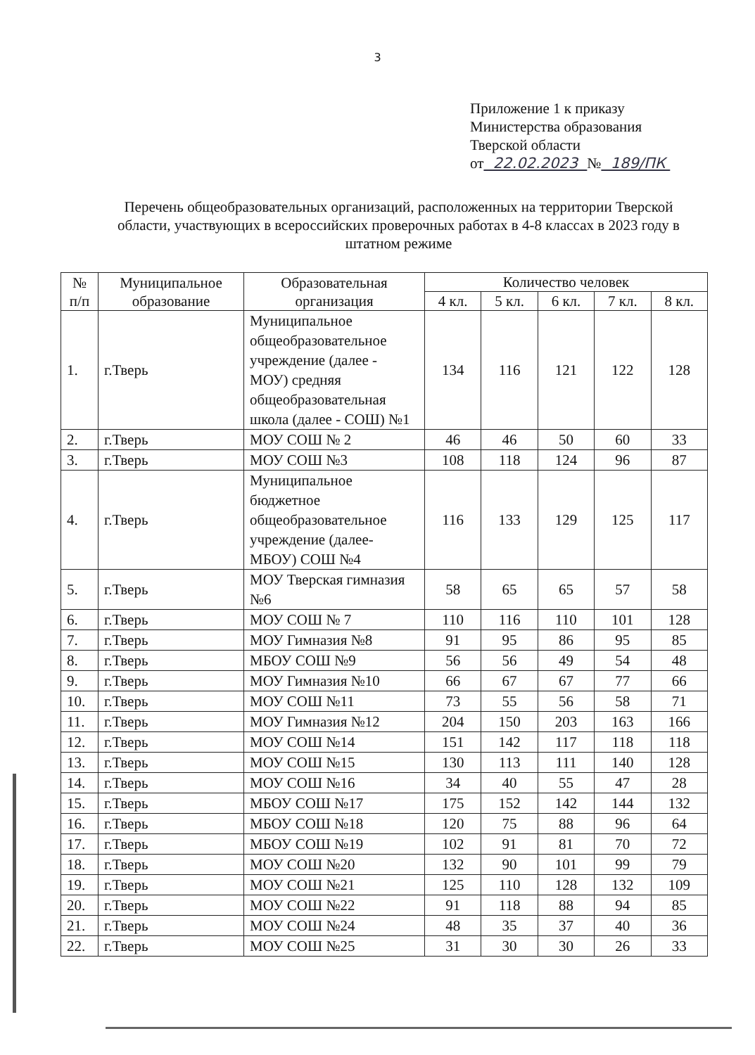3
Приложение 1 к приказу
Министерства образования
Тверской области
от 22.02.2023 № 189/ПК
Перечень общеобразовательных организаций, расположенных на территории Тверской области, участвующих в всероссийских проверочных работах в 4-8 классах в 2023 году в штатном режиме
| № п/п | Муниципальное образование | Образовательная организация | Количество человек | | | | |
| --- | --- | --- | --- | --- | --- | --- | --- |
| | | | 4 кл. | 5 кл. | 6 кл. | 7 кл. | 8 кл. |
| 1. | г.Тверь | Муниципальное общеобразовательное учреждение (далее - МОУ) средняя общеобразовательная школа (далее - СОШ) №1 | 134 | 116 | 121 | 122 | 128 |
| 2. | г.Тверь | МОУ СОШ № 2 | 46 | 46 | 50 | 60 | 33 |
| 3. | г.Тверь | МОУ СОШ №3 | 108 | 118 | 124 | 96 | 87 |
| 4. | г.Тверь | Муниципальное бюджетное общеобразовательное учреждение (далее-МБОУ) СОШ №4 | 116 | 133 | 129 | 125 | 117 |
| 5. | г.Тверь | МОУ Тверская гимназия №6 | 58 | 65 | 65 | 57 | 58 |
| 6. | г.Тверь | МОУ СОШ № 7 | 110 | 116 | 110 | 101 | 128 |
| 7. | г.Тверь | МОУ Гимназия №8 | 91 | 95 | 86 | 95 | 85 |
| 8. | г.Тверь | МБОУ СОШ №9 | 56 | 56 | 49 | 54 | 48 |
| 9. | г.Тверь | МОУ Гимназия №10 | 66 | 67 | 67 | 77 | 66 |
| 10. | г.Тверь | МОУ СОШ №11 | 73 | 55 | 56 | 58 | 71 |
| 11. | г.Тверь | МОУ Гимназия №12 | 204 | 150 | 203 | 163 | 166 |
| 12. | г.Тверь | МОУ СОШ №14 | 151 | 142 | 117 | 118 | 118 |
| 13. | г.Тверь | МОУ СОШ №15 | 130 | 113 | 111 | 140 | 128 |
| 14. | г.Тверь | МОУ СОШ №16 | 34 | 40 | 55 | 47 | 28 |
| 15. | г.Тверь | МБОУ СОШ №17 | 175 | 152 | 142 | 144 | 132 |
| 16. | г.Тверь | МБОУ СОШ №18 | 120 | 75 | 88 | 96 | 64 |
| 17. | г.Тверь | МБОУ СОШ №19 | 102 | 91 | 81 | 70 | 72 |
| 18. | г.Тверь | МОУ СОШ №20 | 132 | 90 | 101 | 99 | 79 |
| 19. | г.Тверь | МОУ СОШ №21 | 125 | 110 | 128 | 132 | 109 |
| 20. | г.Тверь | МОУ СОШ №22 | 91 | 118 | 88 | 94 | 85 |
| 21. | г.Тверь | МОУ СОШ №24 | 48 | 35 | 37 | 40 | 36 |
| 22. | г.Тверь | МОУ СОШ №25 | 31 | 30 | 30 | 26 | 33 |